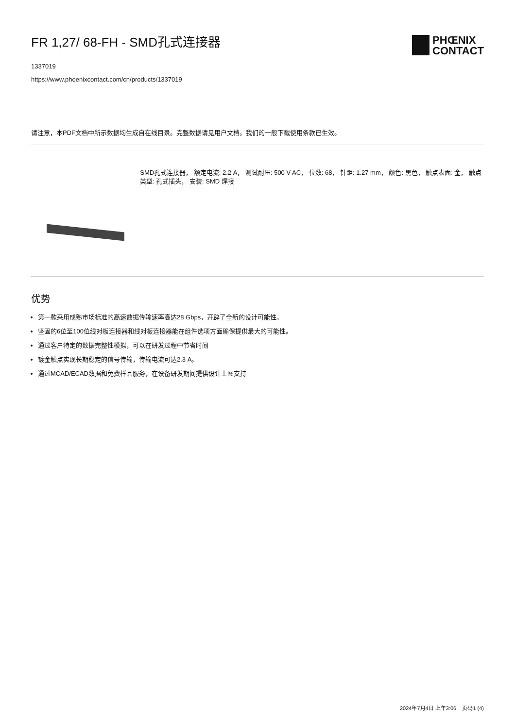FR 1,27/ 68-FH - SMD孔式连接器
1337019
https://www.phoenixcontact.com/cn/products/1337019
PHŒNIX
CONTACT
请注意，本PDF文档中所示数据均生成自在线目录。完整数据请见用户文档。我们的一般下载使用条款已生效。
SMD孔式连接器， 额定电流: 2.2 A， 测试耐压: 500 V AC， 位数: 68， 针距: 1.27 mm， 颜色: 黑色， 触点表面: 金， 触点类型: 孔式插头， 安装: SMD 焊接
优势
第一款采用成熟市场标准的高速数据传输速率高达28 Gbps，开辟了全新的设计可能性。
坚固的6位至100位线对板连接器和线对板连接器能在组件选项方面确保提供最大的可能性。
通过客户特定的数据完整性模拟，可以在研发过程中节省时间
镀金触点实现长期稳定的信号传输，传输电流可达2.3 A。
通过MCAD/ECAD数据和免费样品服务，在设备研发期间提供设计上图支持
2024年7月4日 上午3:06 页码1 (4)